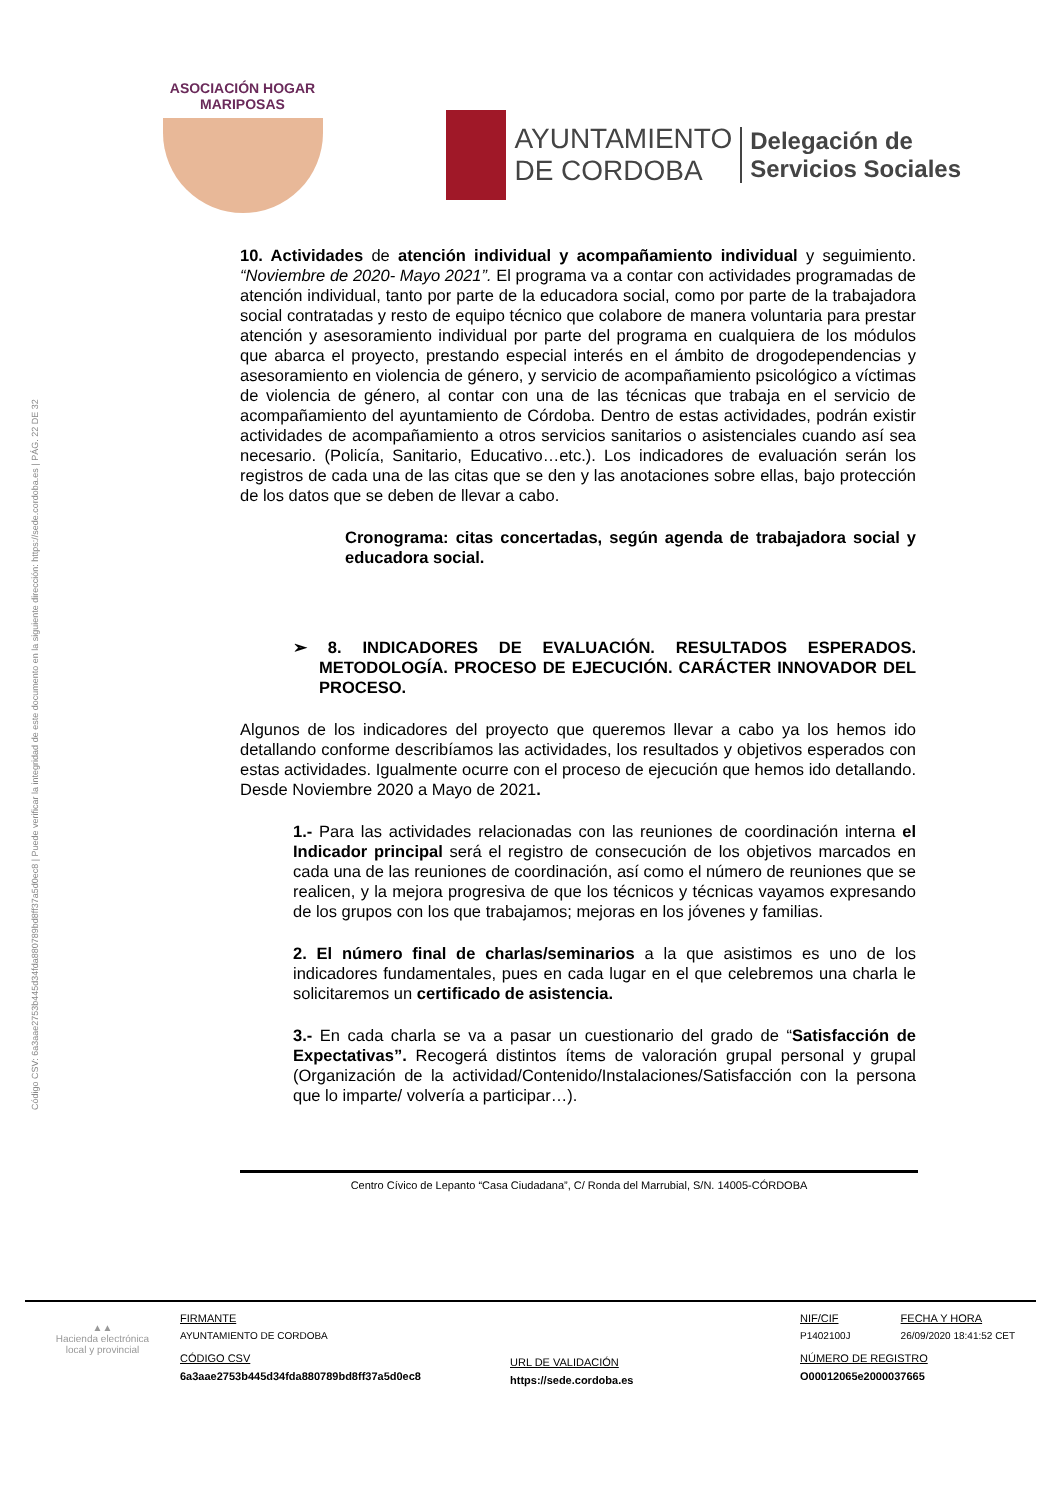Código CSV: 6a3aae2753b445d34fda880789bd8ff37a5d0ec8 | Puede verificar la integridad de este documento en la siguiente dirección: https://sede.cordoba.es | PÁG. 22 DE 32
ASOCIACIÓN HOGAR MARIPOSAS
AYUNTAMIENTO
DE CORDOBA
Delegación de
Servicios Sociales
10. Actividades de atención individual y acompañamiento individual y seguimiento. “Noviembre de 2020- Mayo 2021”. El programa va a contar con actividades programadas de atención individual, tanto por parte de la educadora social, como por parte de la trabajadora social contratadas y resto de equipo técnico que colabore de manera voluntaria para prestar atención y asesoramiento individual por parte del programa en cualquiera de los módulos que abarca el proyecto, prestando especial interés en el ámbito de drogodependencias y asesoramiento en violencia de género, y servicio de acompañamiento psicológico a víctimas de violencia de género, al contar con una de las técnicas que trabaja en el servicio de acompañamiento del ayuntamiento de Córdoba. Dentro de estas actividades, podrán existir actividades de acompañamiento a otros servicios sanitarios o asistenciales cuando así sea necesario. (Policía, Sanitario, Educativo…etc.). Los indicadores de evaluación serán los registros de cada una de las citas que se den y las anotaciones sobre ellas, bajo protección de los datos que se deben de llevar a cabo.
Cronograma: citas concertadas, según agenda de trabajadora social y educadora social.
➢ 8. INDICADORES DE EVALUACIÓN. RESULTADOS ESPERADOS. METODOLOGÍA. PROCESO DE EJECUCIÓN. CARÁCTER INNOVADOR DEL PROCESO.
Algunos de los indicadores del proyecto que queremos llevar a cabo ya los hemos ido detallando conforme describíamos las actividades, los resultados y objetivos esperados con estas actividades. Igualmente ocurre con el proceso de ejecución que hemos ido detallando. Desde Noviembre 2020 a Mayo de 2021.
1.- Para las actividades relacionadas con las reuniones de coordinación interna el Indicador principal será el registro de consecución de los objetivos marcados en cada una de las reuniones de coordinación, así como el número de reuniones que se realicen, y la mejora progresiva de que los técnicos y técnicas vayamos expresando de los grupos con los que trabajamos; mejoras en los jóvenes y familias.
2. El número final de charlas/seminarios a la que asistimos es uno de los indicadores fundamentales, pues en cada lugar en el que celebremos una charla le solicitaremos un certificado de asistencia.
3.- En cada charla se va a pasar un cuestionario del grado de “Satisfacción de Expectativas”. Recogerá distintos ítems de valoración grupal personal y grupal (Organización de la actividad/Contenido/Instalaciones/Satisfacción con la persona que lo imparte/ volvería a participar…).
Centro Cívico de Lepanto “Casa Ciudadana”, C/ Ronda del Marrubial, S/N. 14005-CÓRDOBA
▲▲
Hacienda electrónica
local y provincial
FIRMANTE
AYUNTAMIENTO DE CORDOBA
CÓDIGO CSV
6a3aae2753b445d34fda880789bd8ff37a5d0ec8
URL DE VALIDACIÓN
https://sede.cordoba.es
NIF/CIF
P1402100J
FECHA Y HORA
26/09/2020 18:41:52 CET
NÚMERO DE REGISTRO
O00012065e2000037665